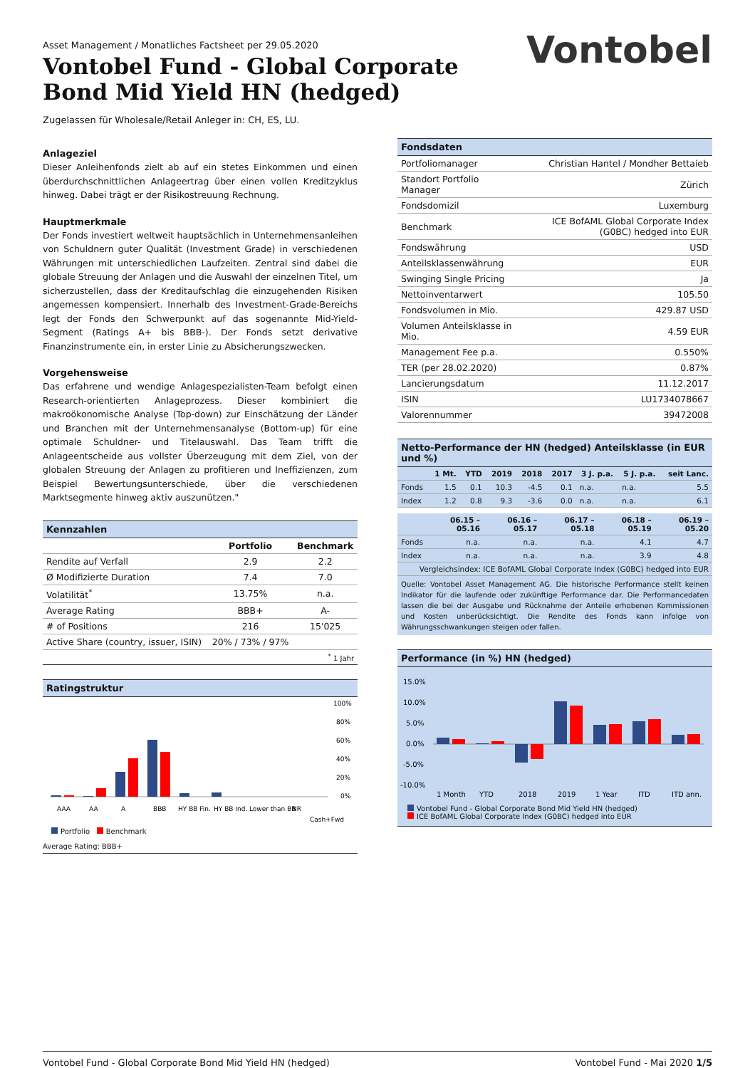Vontobel
Asset Management / Monatliches Factsheet per 29.05.2020
Vontobel Fund - Global Corporate Bond Mid Yield HN (hedged)
Zugelassen für Wholesale/Retail Anleger in: CH, ES, LU.
Anlageziel
Dieser Anleihenfonds zielt ab auf ein stetes Einkommen und einen überdurchschnittlichen Anlageertrag über einen vollen Kreditzyklus hinweg. Dabei trägt er der Risikostreuung Rechnung.
Hauptmerkmale
Der Fonds investiert weltweit hauptsächlich in Unternehmensanleihen von Schuldnern guter Qualität (Investment Grade) in verschiedenen Währungen mit unterschiedlichen Laufzeiten. Zentral sind dabei die globale Streuung der Anlagen und die Auswahl der einzelnen Titel, um sicherzustellen, dass der Kreditaufschlag die einzugehenden Risiken angemessen kompensiert. Innerhalb des Investment-Grade-Bereichs legt der Fonds den Schwerpunkt auf das sogenannte Mid-Yield-Segment (Ratings A+ bis BBB-). Der Fonds setzt derivative Finanzinstrumente ein, in erster Linie zu Absicherungszwecken.
Vorgehensweise
Das erfahrene und wendige Anlagespezialisten-Team befolgt einen Research-orientierten Anlageprozess. Dieser kombiniert die makroökonomische Analyse (Top-down) zur Einschätzung der Länder und Branchen mit der Unternehmensanalyse (Bottom-up) für eine optimale Schuldner- und Titelauswahl. Das Team trifft die Anlageentscheide aus vollster Überzeugung mit dem Ziel, von der globalen Streuung der Anlagen zu profitieren und Ineffizienzen, zum Beispiel Bewertungsunterschiede, über die verschiedenen Marktsegmente hinweg aktiv auszunützen."
Kennzahlen
| | Portfolio | Benchmark |
| --- | --- | --- |
| Rendite auf Verfall | 2.9 | 2.2 |
| Ø Modifizierte Duration | 7.4 | 7.0 |
| Volatilität<sup>*</sup> | 13.75% | n.a. |
| Average Rating | BBB+ | A- |
| # of Positions | 216 | 15'025 |
| Active Share (country, issuer, ISIN) | 20% / 73% / 97% | |
| <sup>*</sup> 1 Jahr | | |
Ratingstruktur
100%
80%
60%
40%
20%
0%
AAA
AA
A
BBB
HY BB Fin.
HY BB Ind.
Lower than BB
NR
Cash+Fwd
Portfolio Benchmark
Average Rating: BBB+
Fondsdaten
| Portfoliomanager | Christian Hantel / Mondher Bettaieb |
| Standort Portfolio Manager | Zürich |
| Fondsdomizil | Luxemburg |
| Benchmark | ICE BofAML Global Corporate Index (G0BC) hedged into EUR |
| Fondswährung | USD |
| Anteilsklassenwährung | EUR |
| Swinging Single Pricing | Ja |
| Nettoinventarwert | 105.50 |
| Fondsvolumen in Mio. | 429.87 USD |
| Volumen Anteilsklasse in Mio. | 4.59 EUR |
| Management Fee p.a. | 0.550% |
| TER (per 28.02.2020) | 0.87% |
| Lancierungsdatum | 11.12.2017 |
| ISIN | LU1734078667 |
| Valorennummer | 39472008 |
Netto-Performance der HN (hedged) Anteilsklasse (in EUR und %)
| | 1 Mt. | YTD | 2019 | 2018 | 2017 | 3 J. p.a. | 5 J. p.a. | seit Lanc. |
| --- | --- | --- | --- | --- | --- | --- | --- | --- |
| Fonds | 1.5 | 0.1 | 10.3 | -4.5 | 0.1 | n.a. | n.a. | 5.5 |
| Index | 1.2 | 0.8 | 9.3 | -3.6 | 0.0 | n.a. | n.a. | 6.1 |
| | 06.15 – 05.16 | 06.16 – 05.17 | 06.17 – 05.18 | 06.18 – 05.19 | 06.19 – 05.20 |
| --- | --- | --- | --- | --- | --- |
| Fonds | n.a. | n.a. | n.a. | 4.1 | 4.7 |
| Index | n.a. | n.a. | n.a. | 3.9 | 4.8 |
| Vergleichsindex: ICE BofAML Global Corporate Index (G0BC) hedged into EUR | | | | | |
Quelle: Vontobel Asset Management AG. Die historische Performance stellt keinen Indikator für die laufende oder zukünftige Performance dar. Die Performancedaten lassen die bei der Ausgabe und Rücknahme der Anteile erhobenen Kommissionen und Kosten unberücksichtigt. Die Rendite des Fonds kann infolge von Währungsschwankungen steigen oder fallen.
Performance (in %) HN (hedged)
15.0%
10.0%
5.0%
0.0%
-5.0%
-10.0%
1 Month
YTD
2018
2019
1 Year
ITD
ITD ann.
Vontobel Fund - Global Corporate Bond Mid Yield HN (hedged)
ICE BofAML Global Corporate Index (G0BC) hedged into EUR
Vontobel Fund - Global Corporate Bond Mid Yield HN (hedged) Vontobel Fund - Mai 2020 1/5